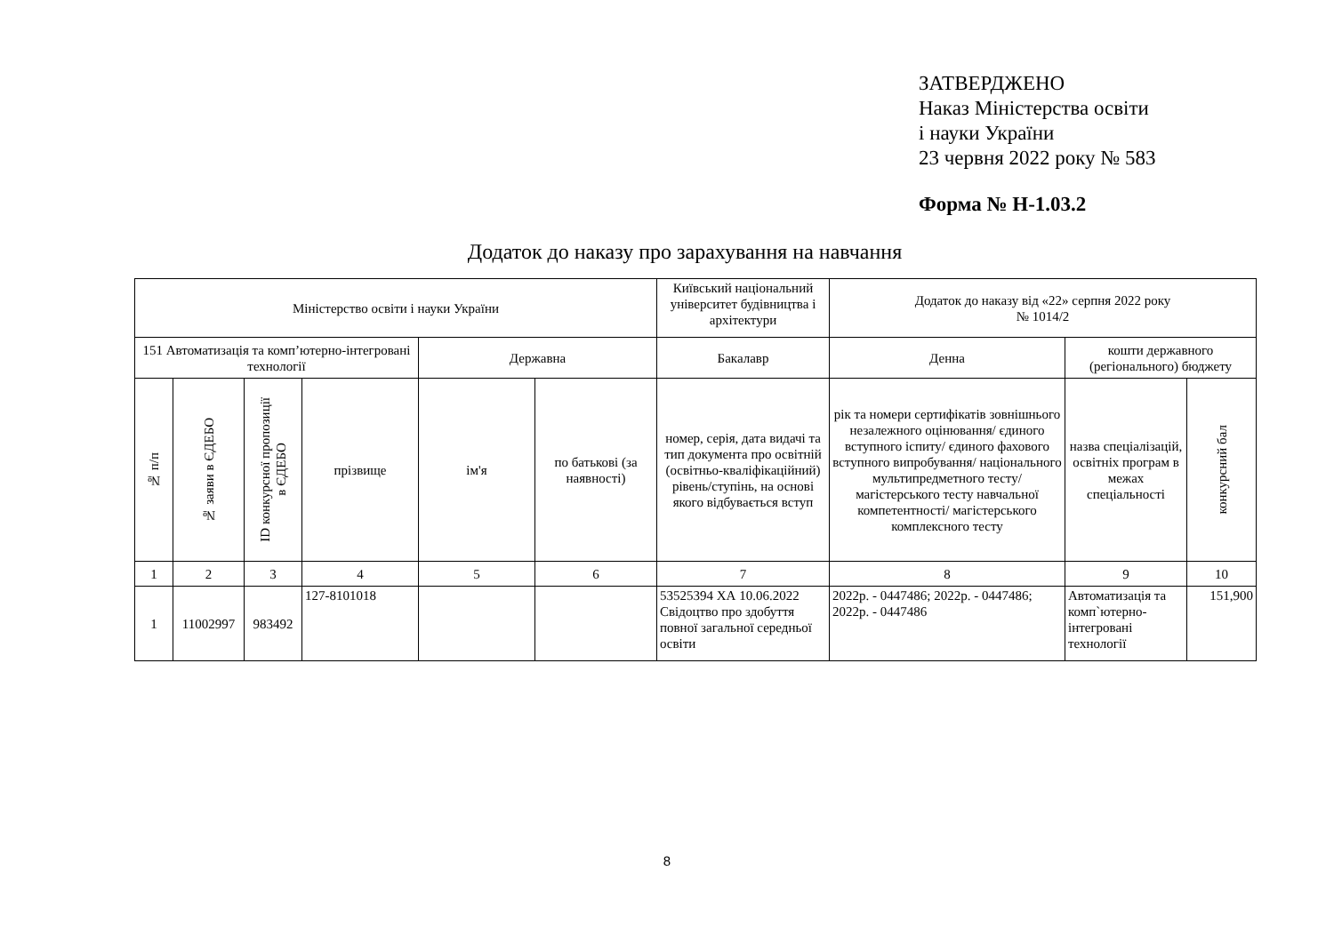ЗАТВЕРДЖЕНО
Наказ Міністерства освіти
і науки України
23 червня 2022 року № 583
Форма № Н-1.03.2
Додаток до наказу про зарахування на навчання
| Міністерство освіти і науки України | | | | | | Київський національний університет будівництва і архітектури | Додаток до наказу від «22» серпня 2022 року № 1014/2 | | |
| 151 Автоматизація та комп’ютерно-інтегровані технології | | | | Державна | | Бакалавр | Денна | кошти державного (регіонального) бюджету | |
| № п/п | № заяви в ЄДЕБО | ID конкурсної пропозиції в ЄДЕБО | прізвище | ім'я | по батькові (за наявності) | номер, серія, дата видачі та тип документа про освітній (освітньо-кваліфікаційний) рівень/ступінь, на основі якого відбувається вступ | рік та номери сертифікатів зовнішнього незалежного оцінювання/ єдиного вступного іспиту/ єдиного фахового вступного випробування/ національного мультипредметного тесту/ магістерського тесту навчальної компетентності/ магістерського комплексного тесту | назва спеціалізацій, освітніх програм в межах спеціальності | конкурсний бал |
| 1 | 2 | 3 | 4 | 5 | 6 | 7 | 8 | 9 | 10 |
| 1 | 11002997 | 983492 | 127-8101018 | | | 53525394 ХА 10.06.2022 Свідоцтво про здобуття повної загальної середньої освіти | 2022р. - 0447486; 2022р. - 0447486; 2022р. - 0447486 | Автоматизація та комп`ютерно-інтегровані технології | 151,900 |
8